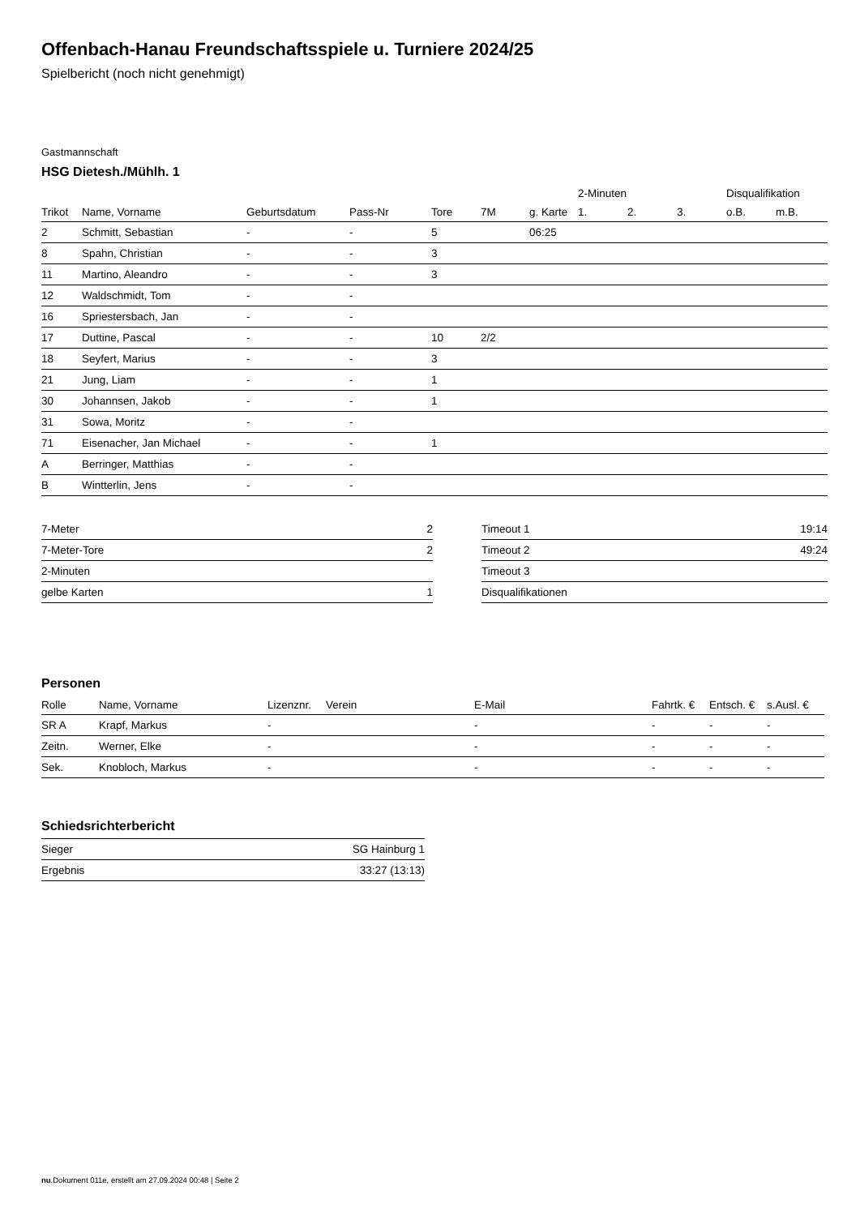Offenbach-Hanau Freundschaftsspiele u. Turniere 2024/25
Spielbericht (noch nicht genehmigt)
Gastmannschaft
HSG Dietesh./Mühlh. 1
| | | | | | | | 2-Minuten | | | Disqualifikation | |
| --- | --- | --- | --- | --- | --- | --- | --- | --- | --- | --- | --- |
| Trikot | Name, Vorname | Geburtsdatum | Pass-Nr | Tore | 7M | g. Karte | 1. | 2. | 3. | o.B. | m.B. |
| 2 | Schmitt, Sebastian | - | - | 5 | | 06:25 | | | | | |
| 8 | Spahn, Christian | - | - | 3 | | | | | | | |
| 11 | Martino, Aleandro | - | - | 3 | | | | | | | |
| 12 | Waldschmidt, Tom | - | - | | | | | | | | |
| 16 | Spriestersbach, Jan | - | - | | | | | | | | |
| 17 | Duttine, Pascal | - | - | 10 | 2/2 | | | | | | |
| 18 | Seyfert, Marius | - | - | 3 | | | | | | | |
| 21 | Jung, Liam | - | - | 1 | | | | | | | |
| 30 | Johannsen, Jakob | - | - | 1 | | | | | | | |
| 31 | Sowa, Moritz | - | - | | | | | | | | |
| 71 | Eisenacher, Jan Michael | - | - | 1 | | | | | | | |
| A | Berringer, Matthias | - | - | | | | | | | | |
| B | Wintterlin, Jens | - | - | | | | | | | | |
| 7-Meter | 2 |
| 7-Meter-Tore | 2 |
| 2-Minuten | |
| gelbe Karten | 1 |
| Timeout 1 | 19:14 |
| Timeout 2 | 49:24 |
| Timeout 3 | |
| Disqualifikationen | |
Personen
| Rolle | Name, Vorname | Lizenznr. | Verein | E-Mail | Fahrtk. € | Entsch. € | s.Ausl. € |
| --- | --- | --- | --- | --- | --- | --- | --- |
| SR A | Krapf, Markus | - | | - | - | - | - |
| Zeitn. | Werner, Elke | - | | - | - | - | - |
| Sek. | Knobloch, Markus | - | | - | - | - | - |
Schiedsrichterbericht
| Sieger | SG Hainburg 1 |
| Ergebnis | 33:27 (13:13) |
nu.Dokument 011e, erstellt am 27.09.2024 00:48 | Seite 2